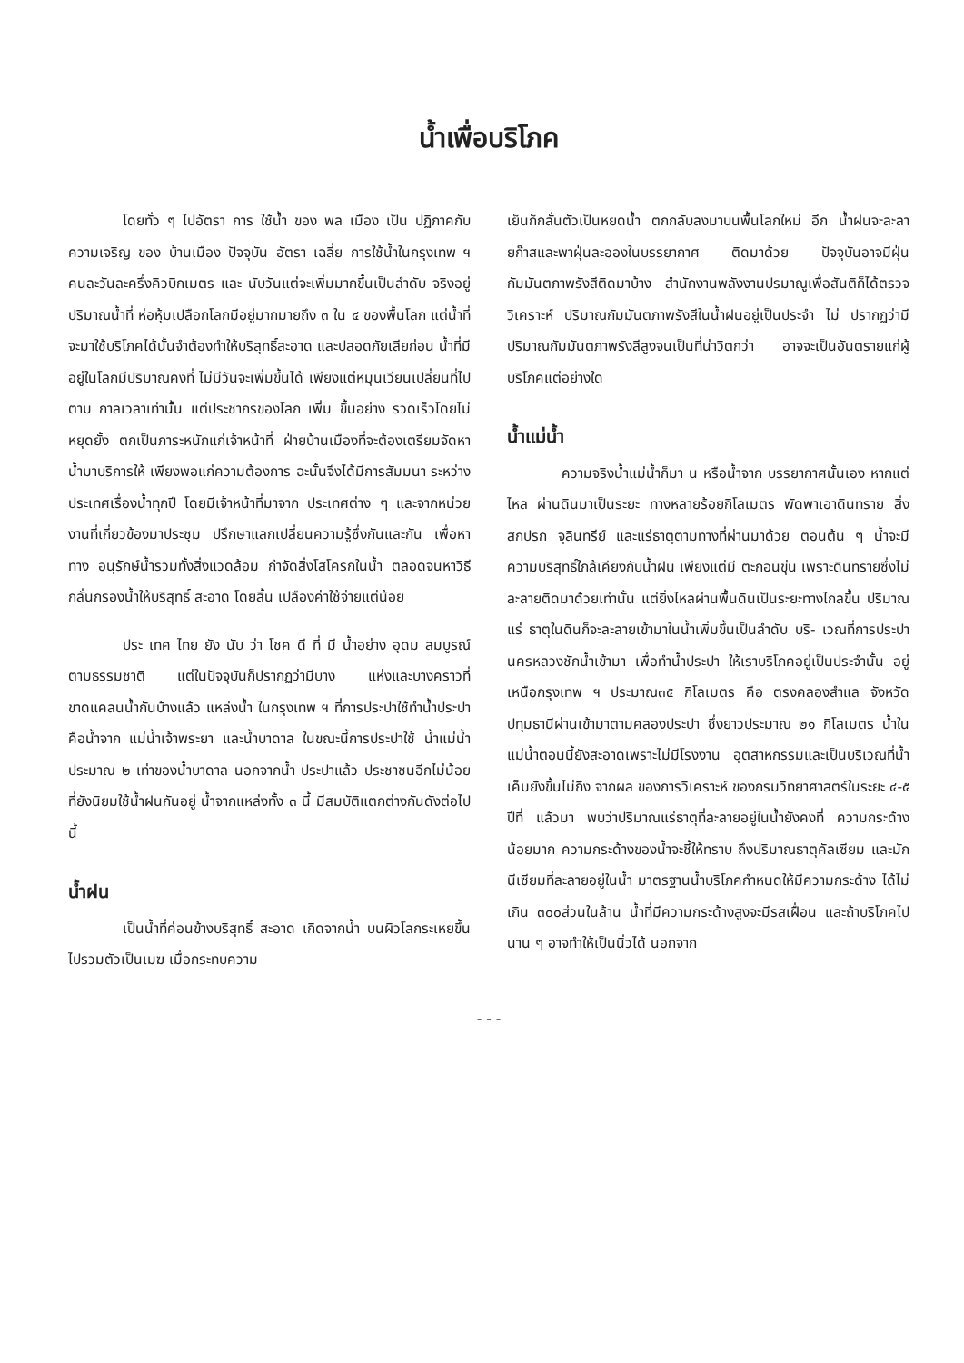น้ำเพื่อบริโภค
โดยทั่ว ๆ ไปอัตรา การ ใช้น้ำ ของ พล เมือง เป็น ปฏิภาคกับความเจริญ ของ บ้านเมือง ปัจจุบัน อัตรา เฉลี่ย การใช้น้ำในกรุงเทพ ฯ คนละวันละครึ่งคิวบิกเมตร และ นับวันแต่จะเพิ่มมากขึ้นเป็นลำดับ จริงอยู่ปริมาณน้ำที่ ห่อหุ้มเปลือกโลกมีอยู่มากมายถึง ๓ ใน ๔ ของพื้นโลก แต่น้ำที่จะมาใช้บริโภคได้นั้นจำต้องทำให้บริสุทธิ์สะอาด และปลอดภัยเสียก่อน น้ำที่มีอยู่ในโลกมีปริมาณคงที่ ไม่มีวันจะเพิ่มขึ้นได้ เพียงแต่หมุนเวียนเปลี่ยนที่ไปตาม กาลเวลาเท่านั้น แต่ประชากรของโลก เพิ่ม ขึ้นอย่าง รวดเร็วโดยไม่หยุดยั้ง ตกเป็นภาระหนักแก่เจ้าหน้าที่ ฝ่ายบ้านเมืองที่จะต้องเตรียมจัดหาน้ำมาบริการให้ เพียงพอแก่ความต้องการ ฉะนั้นจึงได้มีการสัมมนา ระหว่างประเทศเรื่องน้ำทุกปี โดยมีเจ้าหน้าที่มาจาก ประเทศต่าง ๆ และจากหน่วยงานที่เกี่ยวข้องมาประชุม ปรึกษาแลกเปลี่ยนความรู้ซึ่งกันและกัน เพื่อหาทาง อนุรักษ์น้ำรวมทั้งสิ่งแวดล้อม กำจัดสิ่งโสโครกในน้ำ ตลอดจนหาวิธีกลั่นกรองน้ำให้บริสุทธิ์ สะอาด โดยสิ้น เปลืองค่าใช้จ่ายแต่น้อย
ประ เทศ ไทย ยัง นับ ว่า โชค ดี ที่ มี น้ำอย่าง อุดม สมบูรณ์ตามธรรมชาติ แต่ในปัจจุบันก็ปรากฏว่ามีบาง แห่งและบางคราวที่ขาดแคลนน้ำกันบ้างแล้ว แหล่งน้ำ ในกรุงเทพ ฯ ที่การประปาใช้ทำน้ำประปา คือน้ำจาก แม่น้ำเจ้าพระยา และน้ำบาดาล ในขณะนี้การประปาใช้ น้ำแม่น้ำประมาณ ๒ เท่าของน้ำบาดาล นอกจากน้ำ ประปาแล้ว ประชาชนอีกไม่น้อยที่ยังนิยมใช้น้ำฝนกันอยู่ น้ำจากแหล่งทั้ง ๓ นี้ มีสมบัติแตกต่างกันดังต่อไปนี้
น้ำฝน
เป็นน้ำที่ค่อนข้างบริสุทธิ์ สะอาด เกิดจากน้ำ บนผิวโลกระเหยขึ้นไปรวมตัวเป็นเมฆ เมื่อกระทบความ
เย็นก็กลั่นตัวเป็นหยดน้ำ ตกกลับลงมาบนพื้นโลกใหม่ อีก น้ำฝนจะละลายก๊าสและพาฝุ่นละอองในบรรยากาศ ติดมาด้วย ปัจจุบันอาจมีฝุ่นกัมมันตภาพรังสีติดมาบ้าง สำนักงานพลังงานปรมาณูเพื่อสันติก็ได้ตรวจวิเคราะห์ ปริมาณกัมมันตภาพรังสีในน้ำฝนอยู่เป็นประจำ ไม่ ปรากฏว่ามีปริมาณกัมมันตภาพรังสีสูงจนเป็นที่น่าวิตกว่า อาจจะเป็นอันตรายแก่ผู้บริโภคแต่อย่างใด
น้ำแม่น้ำ
ความจริงน้ำแม่น้ำก็มา น หรือน้ำจาก บรรยากาศนั้นเอง หากแต่ไหล ผ่านดินมาเป็นระยะ ทางหลายร้อยกิโลเมตร พัดพาเอาดินทราย สิ่งสกปรก จุลินทรีย์ และแร่ธาตุตามทางที่ผ่านมาด้วย ตอนต้น ๆ น้ำจะมีความบริสุทธิ์ใกล้เคียงกับน้ำฝน เพียงแต่มี ตะกอนขุ่น เพราะดินทรายซึ่งไม่ละลายติดมาด้วยเท่านั้น แต่ยิ่งไหลผ่านพื้นดินเป็นระยะทางไกลขึ้น ปริมาณแร่ ธาตุในดินก็จะละลายเข้ามาในน้ำเพิ่มขึ้นเป็นลำดับ บริ- เวณที่การประปานครหลวงชักน้ำเข้ามา เพื่อทำน้ำประปา ให้เราบริโภคอยู่เป็นประจำนั้น อยู่เหนือกรุงเทพ ฯ ประมาณ๓๕ กิโลเมตร คือ ตรงคลองสำแล จังหวัด ปทุมธานีผ่านเข้ามาตามคลองประปา ซึ่งยาวประมาณ ๒๑ กิโลเมตร น้ำในแม่น้ำตอนนี้ยังสะอาดเพราะไม่มีโรงงาน อุตสาหกรรมและเป็นบริเวณที่น้ำเค็มยังขึ้นไม่ถึง จากผล ของการวิเคราะห์ ของกรมวิทยาศาสตร์ในระยะ ๔-๕ ปีที่ แล้วมา พบว่าปริมาณแร่ธาตุที่ละลายอยู่ในน้ำยังคงที่ ความกระด้างน้อยมาก ความกระด้างของน้ำจะชี้ให้ทราบ ถึงปริมาณธาตุคัลเซียม และมักนีเซียมที่ละลายอยู่ในน้ำ มาตรฐานน้ำบริโภคกำหนดให้มีความกระด้าง ได้ไม่เกิน ๓๐๐ส่วนในล้าน น้ำที่มีความกระด้างสูงจะมีรสเฝื่อน และถ้าบริโภคไปนาน ๆ อาจทำให้เป็นนิ่วได้ นอกจาก
- - -